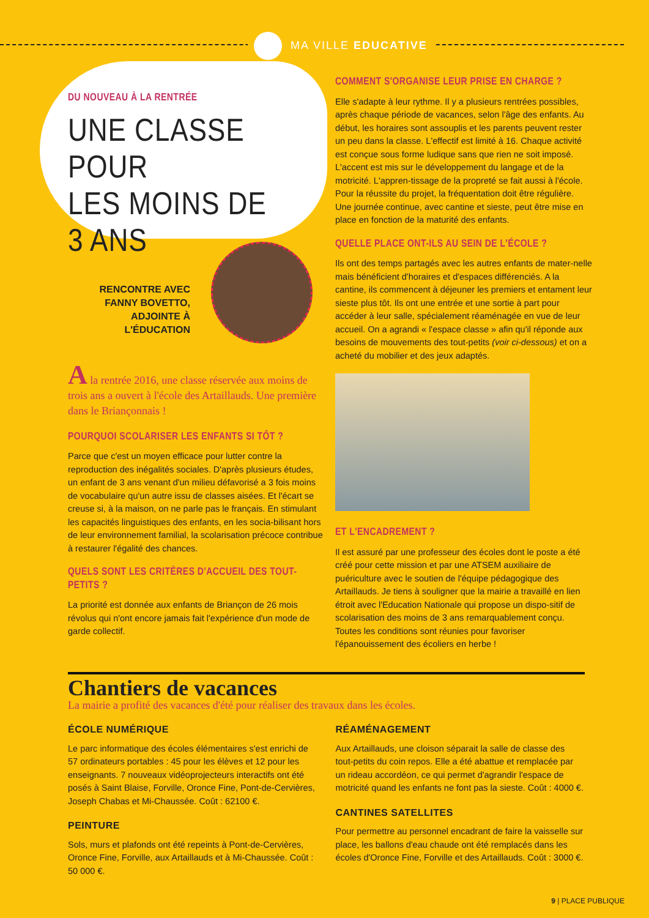MA VILLE EDUCATIVE
DU NOUVEAU À LA RENTRÉE
UNE CLASSE POUR
LES MOINS DE 3 ANS
RENCONTRE AVEC
FANNY BOVETTO,
ADJOINTE À
L'ÉDUCATION
A la rentrée 2016, une classe réservée aux moins de trois ans a ouvert à l'école des Artaillauds. Une première dans le Briançonnais !
POURQUOI SCOLARISER LES ENFANTS SI TÔT ?
Parce que c'est un moyen efficace pour lutter contre la reproduction des inégalités sociales. D'après plusieurs études, un enfant de 3 ans venant d'un milieu défavorisé a 3 fois moins de vocabulaire qu'un autre issu de classes aisées. Et l'écart se creuse si, à la maison, on ne parle pas le français. En stimulant les capacités linguistiques des enfants, en les socia-bilisant hors de leur environnement familial, la scolarisation précoce contribue à restaurer l'égalité des chances.
QUELS SONT LES CRITÈRES D'ACCUEIL DES TOUT-PETITS ?
La priorité est donnée aux enfants de Briançon de 26 mois révolus qui n'ont encore jamais fait l'expérience d'un mode de garde collectif.
COMMENT S'ORGANISE LEUR PRISE EN CHARGE ?
Elle s'adapte à leur rythme. Il y a plusieurs rentrées possibles, après chaque période de vacances, selon l'âge des enfants. Au début, les horaires sont assouplis et les parents peuvent rester un peu dans la classe. L'effectif est limité à 16. Chaque activité est conçue sous forme ludique sans que rien ne soit imposé. L'accent est mis sur le développement du langage et de la motricité. L'appren-tissage de la propreté se fait aussi à l'école. Pour la réussite du projet, la fréquentation doit être régulière. Une journée continue, avec cantine et sieste, peut être mise en place en fonction de la maturité des enfants.
QUELLE PLACE ONT-ILS AU SEIN DE L'ÉCOLE ?
Ils ont des temps partagés avec les autres enfants de mater-nelle mais bénéficient d'horaires et d'espaces différenciés. A la cantine, ils commencent à déjeuner les premiers et entament leur sieste plus tôt. Ils ont une entrée et une sortie à part pour accéder à leur salle, spécialement réaménagée en vue de leur accueil. On a agrandi « l'espace classe » afin qu'il réponde aux besoins de mouvements des tout-petits (voir ci-dessous) et on a acheté du mobilier et des jeux adaptés.
ET L'ENCADREMENT ?
Il est assuré par une professeur des écoles dont le poste a été créé pour cette mission et par une ATSEM auxiliaire de puériculture avec le soutien de l'équipe pédagogique des Artaillauds. Je tiens à souligner que la mairie a travaillé en lien étroit avec l'Education Nationale qui propose un dispo-sitif de scolarisation des moins de 3 ans remarquablement conçu. Toutes les conditions sont réunies pour favoriser l'épanouissement des écoliers en herbe !
Chantiers de vacances
La mairie a profité des vacances d'été pour réaliser des travaux dans les écoles.
ÉCOLE NUMÉRIQUE
Le parc informatique des écoles élémentaires s'est enrichi de 57 ordinateurs portables : 45 pour les élèves et 12 pour les enseignants. 7 nouveaux vidéoprojecteurs interactifs ont été posés à Saint Blaise, Forville, Oronce Fine, Pont-de-Cervières, Joseph Chabas et Mi-Chaussée. Coût : 62100 €.
PEINTURE
Sols, murs et plafonds ont été repeints à Pont-de-Cervières, Oronce Fine, Forville, aux Artaillauds et à Mi-Chaussée. Coût : 50 000 €.
RÉAMÉNAGEMENT
Aux Artaillauds, une cloison séparait la salle de classe des tout-petits du coin repos. Elle a été abattue et remplacée par un rideau accordéon, ce qui permet d'agrandir l'espace de motricité quand les enfants ne font pas la sieste. Coût : 4000 €.
CANTINES SATELLITES
Pour permettre au personnel encadrant de faire la vaisselle sur place, les ballons d'eau chaude ont été remplacés dans les écoles d'Oronce Fine, Forville et des Artaillauds. Coût : 3000 €.
9 | PLACE PUBLIQUE